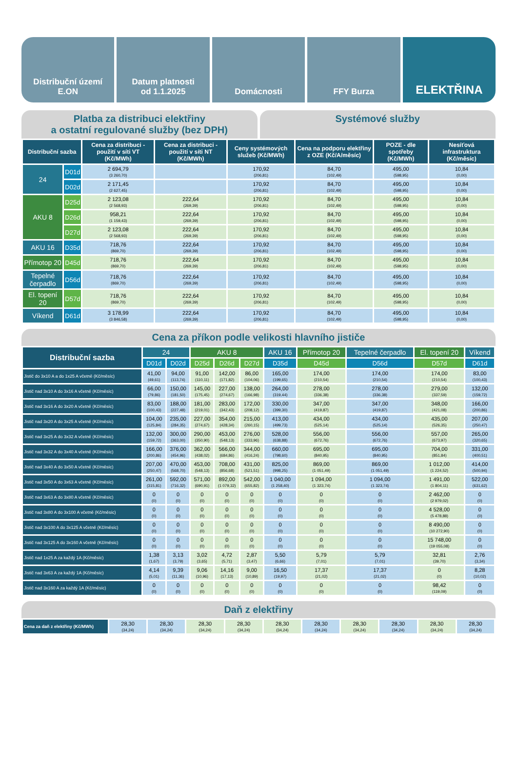Distribuční území
E.ON
Datum platnosti
od 1.1.2025
Domácnosti FFY Burza
ELEKTŘINA
Platba za distribuci elektřiny
a ostatní regulované služby (bez DPH)
Systémové služby
| Distribuční sazba | | Cena za distribuci - použití v síti VT (Kč/MWh) | Cena za distribuci - použití v síti NT (Kč/MWh) | Ceny systémových služeb (Kč/MWh) | Cena na podporu elektřiny z OZE (Kč/A/měsíc) | POZE - dle spotřeby (Kč/MWh) | Nesíťová infrastruktura (Kč/měsíc) |
| --- | --- | --- | --- | --- | --- | --- | --- |
| 24 | D01d | 2 694,79 (3 260,70) | | 170,92 (206,81) | 84,70 (102,49) | 495,00 (598,95) | 10,84 (0,00) |
| | D02d | 2 171,45 (2 627,45) | | 170,92 (206,81) | 84,70 (102,49) | 495,00 (598,95) | 10,84 (0,00) |
| AKU 8 | D25d | 2 123,08 (2 568,93) | 222,64 (269,39) | 170,92 (206,81) | 84,70 (102,49) | 495,00 (598,95) | 10,84 (0,00) |
| | D26d | 958,21 (1 159,43) | 222,64 (269,39) | 170,92 (206,81) | 84,70 (102,49) | 495,00 (598,95) | 10,84 (0,00) |
| | D27d | 2 123,08 (2 568,93) | 222,64 (269,39) | 170,92 (206,81) | 84,70 (102,49) | 495,00 (598,95) | 10,84 (0,00) |
| AKU 16 | D35d | 718,76 (869,70) | 222,64 (269,39) | 170,92 (206,81) | 84,70 (102,49) | 495,00 (598,95) | 10,84 (0,00) |
| Přímotop 20 | D45d | 718,76 (869,70) | 222,64 (269,39) | 170,92 (206,81) | 84,70 (102,49) | 495,00 (598,95) | 10,84 (0,00) |
| Tepelné čerpadlo | D56d | 718,76 (869,70) | 222,64 (269,39) | 170,92 (206,81) | 84,70 (102,49) | 495,00 (598,95) | 10,84 (0,00) |
| El. topení 20 | D57d | 718,76 (869,70) | 222,64 (269,39) | 170,92 (206,81) | 84,70 (102,49) | 495,00 (598,95) | 10,84 (0,00) |
| Víkend | D61d | 3 178,99 (3 846,58) | 222,64 (269,39) | 170,92 (206,81) | 84,70 (102,49) | 495,00 (598,95) | 10,84 (0,00) |
Cena za příkon podle velikosti hlavního jističe
| Distribuční sazba | 24 | | AKU 8 | | | AKU 16 | Přímotop 20 | Tepelné čerpadlo | El. topení 20 | Víkend |
| | D01d | D02d | D25d | D26d | D27d | D35d | D45d | D56d | D57d | D61d |
| Jistič do 3x10 A a do 1x25 A včetně (Kč/měsíc) | 41,00 (49,61) | 94,00 (113,74) | 91,00 (110,11) | 142,00 (171,82) | 86,00 (104,06) | 165,00 (199,65) | 174,00 (210,54) | 174,00 (210,54) | 174,00 (210,54) | 83,00 (100,43) |
| Jistič nad 3x10 A do 3x16 A včetně (Kč/měsíc) | 66,00 (79,86) | 150,00 (181,50) | 145,00 (175,45) | 227,00 (274,67) | 138,00 (166,98) | 264,00 (319,44) | 278,00 (336,38) | 278,00 (336,38) | 279,00 (337,59) | 132,00 (159,72) |
| Jistič nad 3x16 A do 3x20 A včetně (Kč/měsíc) | 83,00 (100,43) | 188,00 (227,48) | 181,00 (219,01) | 283,00 (342,43) | 172,00 (208,12) | 330,00 (399,30) | 347,00 (419,87) | 347,00 (419,87) | 348,00 (421,08) | 166,00 (200,86) |
| Jistič nad 3x20 A do 3x25 A včetně (Kč/měsíc) | 104,00 (125,84) | 235,00 (284,35) | 227,00 (274,67) | 354,00 (428,34) | 215,00 (260,15) | 413,00 (499,73) | 434,00 (525,14) | 434,00 (525,14) | 435,00 (526,35) | 207,00 (250,47) |
| Jistič nad 3x25 A do 3x32 A včetně (Kč/měsíc) | 132,00 (159,72) | 300,00 (363,00) | 290,00 (350,90) | 453,00 (548,13) | 276,00 (333,96) | 528,00 (638,88) | 556,00 (672,76) | 556,00 (672,76) | 557,00 (673,97) | 265,00 (320,65) |
| Jistič nad 3x32 A do 3x40 A včetně (Kč/měsíc) | 166,00 (200,86) | 376,00 (454,96) | 362,00 (438,02) | 566,00 (684,86) | 344,00 (416,24) | 660,00 (798,60) | 695,00 (840,95) | 695,00 (840,95) | 704,00 (851,84) | 331,00 (400,51) |
| Jistič nad 3x40 A do 3x50 A včetně (Kč/měsíc) | 207,00 (250,47) | 470,00 (568,70) | 453,00 (548,13) | 708,00 (856,68) | 431,00 (521,51) | 825,00 (998,25) | 869,00 (1 051,49) | 869,00 (1 051,49) | 1 012,00 (1 224,52) | 414,00 (500,94) |
| Jistič nad 3x50 A do 3x63 A včetně (Kč/měsíc) | 261,00 (315,81) | 592,00 (716,32) | 571,00 (690,91) | 892,00 (1 079,32) | 542,00 (655,82) | 1 040,00 (1 258,40) | 1 094,00 (1 323,74) | 1 094,00 (1 323,74) | 1 491,00 (1 804,11) | 522,00 (631,62) |
| Jistič nad 3x63 A do 3x80 A včetně (Kč/měsíc) | 0 (0) | 0 (0) | 0 (0) | 0 (0) | 0 (0) | 0 (0) | 0 (0) | 0 (0) | 2 462,00 (2 979,02) | 0 (0) |
| Jistič nad 3x80 A do 3x100 A včetně (Kč/měsíc) | 0 (0) | 0 (0) | 0 (0) | 0 (0) | 0 (0) | 0 (0) | 0 (0) | 0 (0) | 4 528,00 (5 478,88) | 0 (0) |
| Jistič nad 3x100 A do 3x125 A včetně (Kč/měsíc) | 0 (0) | 0 (0) | 0 (0) | 0 (0) | 0 (0) | 0 (0) | 0 (0) | 0 (0) | 8 490,00 (10 272,90) | 0 (0) |
| Jistič nad 3x125 A do 3x160 A včetně (Kč/měsíc) | 0 (0) | 0 (0) | 0 (0) | 0 (0) | 0 (0) | 0 (0) | 0 (0) | 0 (0) | 15 748,00 (19 055,08) | 0 (0) |
| Jistič nad 1x25 A za každý 1A (Kč/měsíc) | 1,38 (1,67) | 3,13 (3,79) | 3,02 (3,65) | 4,72 (5,71) | 2,87 (3,47) | 5,50 (6,66) | 5,79 (7,01) | 5,79 (7,01) | 32,81 (39,70) | 2,76 (3,34) |
| Jistič nad 3x63 A za každý 1A (Kč/měsíc) | 4,14 (5,01) | 9,39 (11,36) | 9,06 (10,96) | 14,16 (17,13) | 9,00 (10,89) | 16,50 (19,97) | 17,37 (21,02) | 17,37 (21,02) | 0 (0) | 8,28 (10,02) |
| Jistič nad 3x160 A za každý 1A (Kč/měsíc) | 0 (0) | 0 (0) | 0 (0) | 0 (0) | 0 (0) | 0 (0) | 0 (0) | 0 (0) | 98,42 (119,09) | 0 (0) |
Daň z elektřiny
| Cena za daň z elektřiny (Kč/MWh) | 28,30 (34,24) | 28,30 (34,24) | 28,30 (34,24) | 28,30 (34,24) | 28,30 (34,24) | 28,30 (34,24) | 28,30 (34,24) | 28,30 (34,24) | 28,30 (34,24) | 28,30 (34,24) |